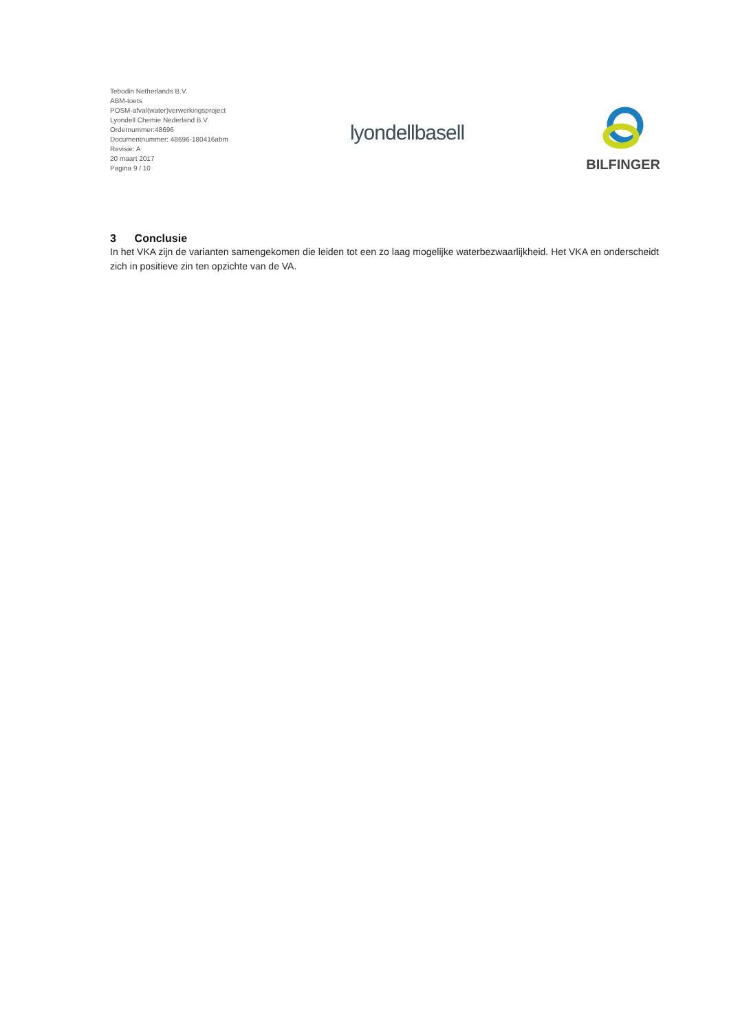Tebodin Netherlands B.V.
ABM-toets
POSM-afval(water)verwerkingsproject
Lyondell Chemie Nederland B.V.
Ordernummer:48696
Documentnummer: 48696-180416abm
Revisie: A
20 maart 2017
Pagina 9 / 10
lyondellbasell
BILFINGER
3 Conclusie
In het VKA zijn de varianten samengekomen die leiden tot een zo laag mogelijke waterbezwaarlijkheid. Het VKA en onderscheidt zich in positieve zin ten opzichte van de VA.